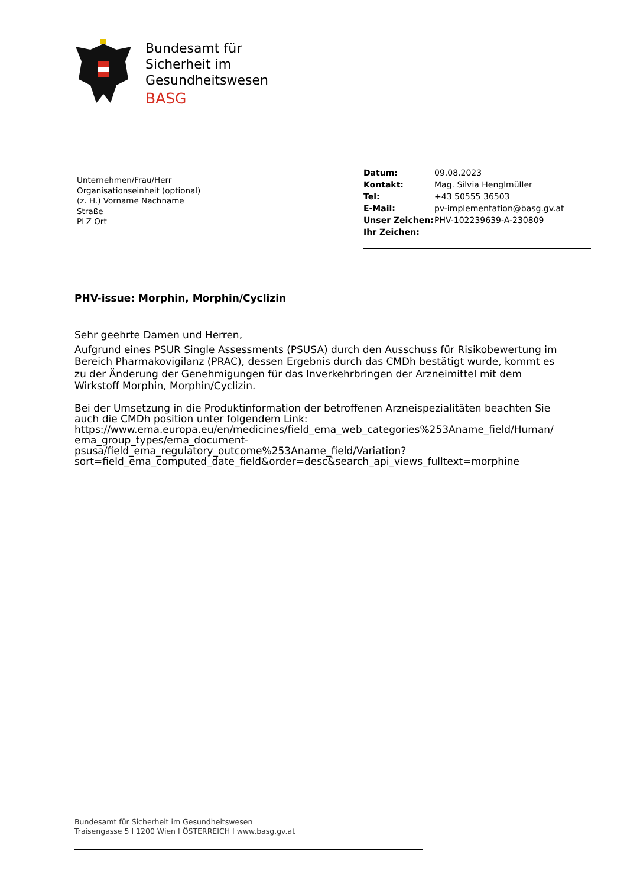Bundesamt für
Sicherheit im
Gesundheitswesen
BASG
Unternehmen/Frau/Herr
Organisationseinheit (optional)
(z. H.) Vorname Nachname
Straße
PLZ Ort
| Datum: | 09.08.2023 |
| Kontakt: | Mag. Silvia Henglmüller |
| Tel: | +43 50555 36503 |
| E-Mail: | pv-implementation@basg.gv.at |
| Unser Zeichen: | PHV-102239639-A-230809 |
| Ihr Zeichen: | |
PHV-issue: Morphin, Morphin/Cyclizin
Sehr geehrte Damen und Herren,
Aufgrund eines PSUR Single Assessments (PSUSA) durch den Ausschuss für Risikobewertung im Bereich Pharmakovigilanz (PRAC), dessen Ergebnis durch das CMDh bestätigt wurde, kommt es zu der Änderung der Genehmigungen für das Inverkehrbringen der Arzneimittel mit dem Wirkstoff Morphin, Morphin/Cyclizin.
Bei der Umsetzung in die Produktinformation der betroffenen Arzneispezialitäten beachten Sie auch die CMDh position unter folgendem Link:
https://www.ema.europa.eu/en/medicines/field_ema_web_categories%253Aname_field/Human/ ema_group_types/ema_document-psusa/field_ema_regulatory_outcome%253Aname_field/Variation? sort=field_ema_computed_date_field&order=desc&search_api_views_fulltext=morphine
Bundesamt für Sicherheit im Gesundheitswesen
Traisengasse 5 I 1200 Wien I ÖSTERREICH I www.basg.gv.at